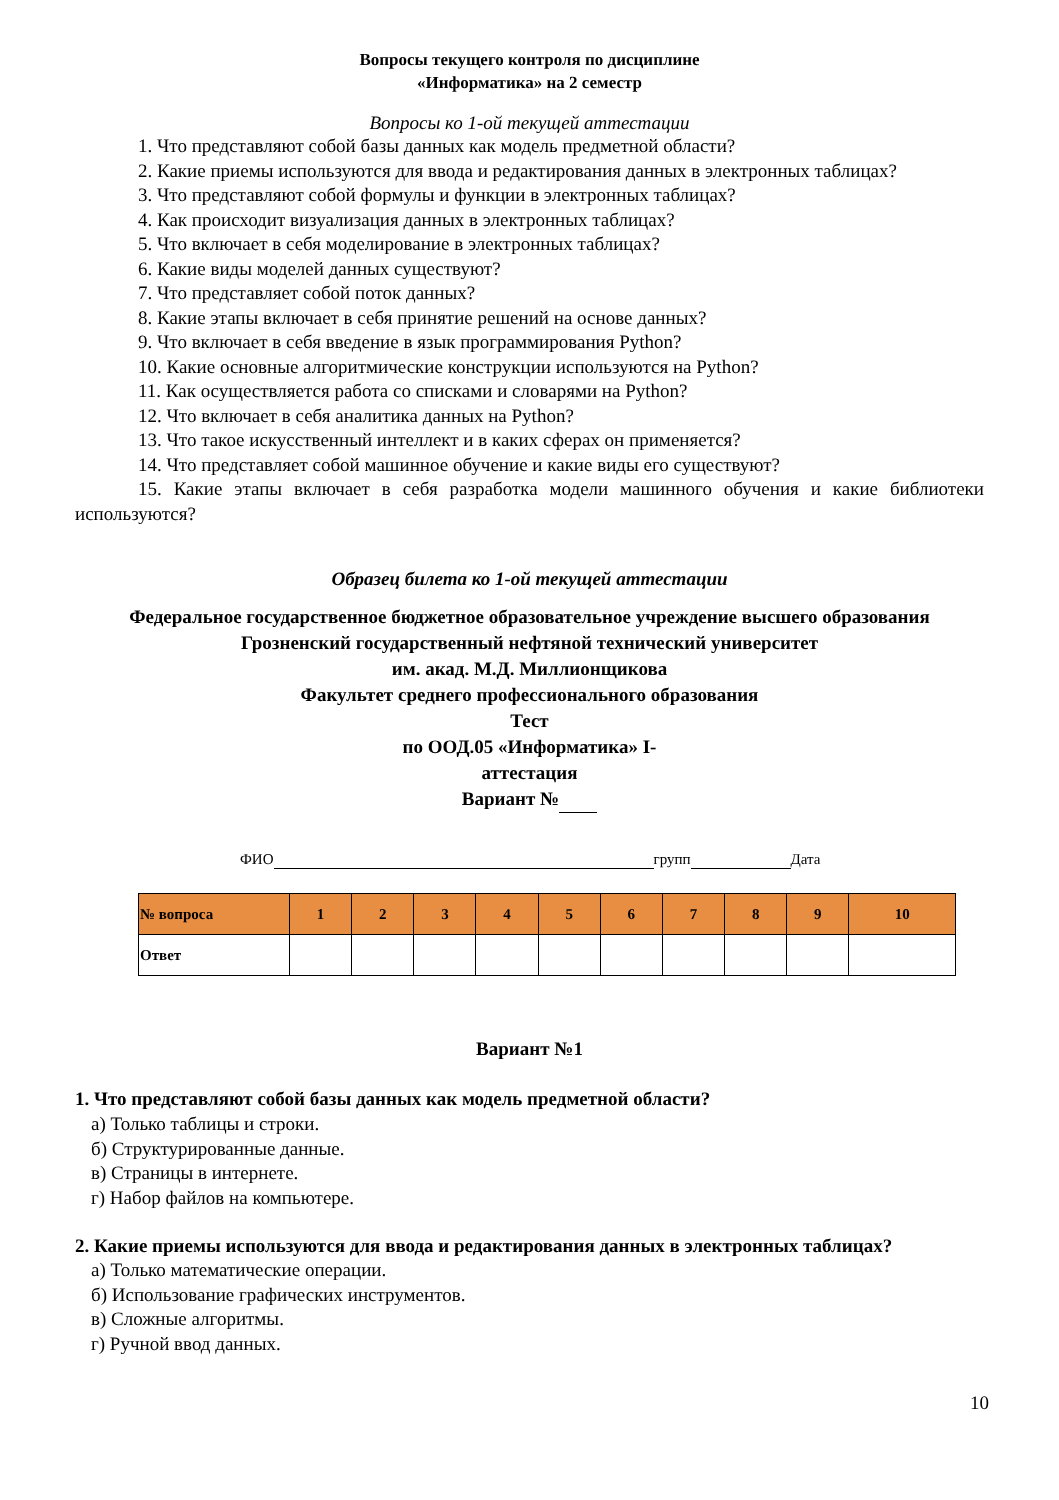Вопросы текущего контроля по дисциплине
«Информатика» на 2 семестр
Вопросы ко 1-ой текущей аттестации
1. Что представляют собой базы данных как модель предметной области?
2. Какие приемы используются для ввода и редактирования данных в электронных таблицах?
3. Что представляют собой формулы и функции в электронных таблицах?
4. Как происходит визуализация данных в электронных таблицах?
5. Что включает в себя моделирование в электронных таблицах?
6. Какие виды моделей данных существуют?
7. Что представляет собой поток данных?
8. Какие этапы включает в себя принятие решений на основе данных?
9. Что включает в себя введение в язык программирования Python?
10. Какие основные алгоритмические конструкции используются на Python?
11. Как осуществляется работа со списками и словарями на Python?
12. Что включает в себя аналитика данных на Python?
13. Что такое искусственный интеллект и в каких сферах он применяется?
14. Что представляет собой машинное обучение и какие виды его существуют?
15. Какие этапы включает в себя разработка модели машинного обучения и какие библиотеки используются?
Образец билета ко 1-ой текущей аттестации
Федеральное государственное бюджетное образовательное учреждение высшего образования
Грозненский государственный нефтяной технический университет
им. акад. М.Д. Миллионщикова
Факультет среднего профессионального образования
Тест
по ООД.05 «Информатика» I-
аттестация
Вариант №
ФИО групп Дата
| № вопроса | 1 | 2 | 3 | 4 | 5 | 6 | 7 | 8 | 9 | 10 |
| --- | --- | --- | --- | --- | --- | --- | --- | --- | --- | --- |
| Ответ | | | | | | | | | | |
Вариант №1
1. Что представляют собой базы данных как модель предметной области?
а) Только таблицы и строки.
б) Структурированные данные.
в) Страницы в интернете.
г) Набор файлов на компьютере.
2. Какие приемы используются для ввода и редактирования данных в электронных таблицах?
а) Только математические операции.
б) Использование графических инструментов.
в) Сложные алгоритмы.
г) Ручной ввод данных.
10